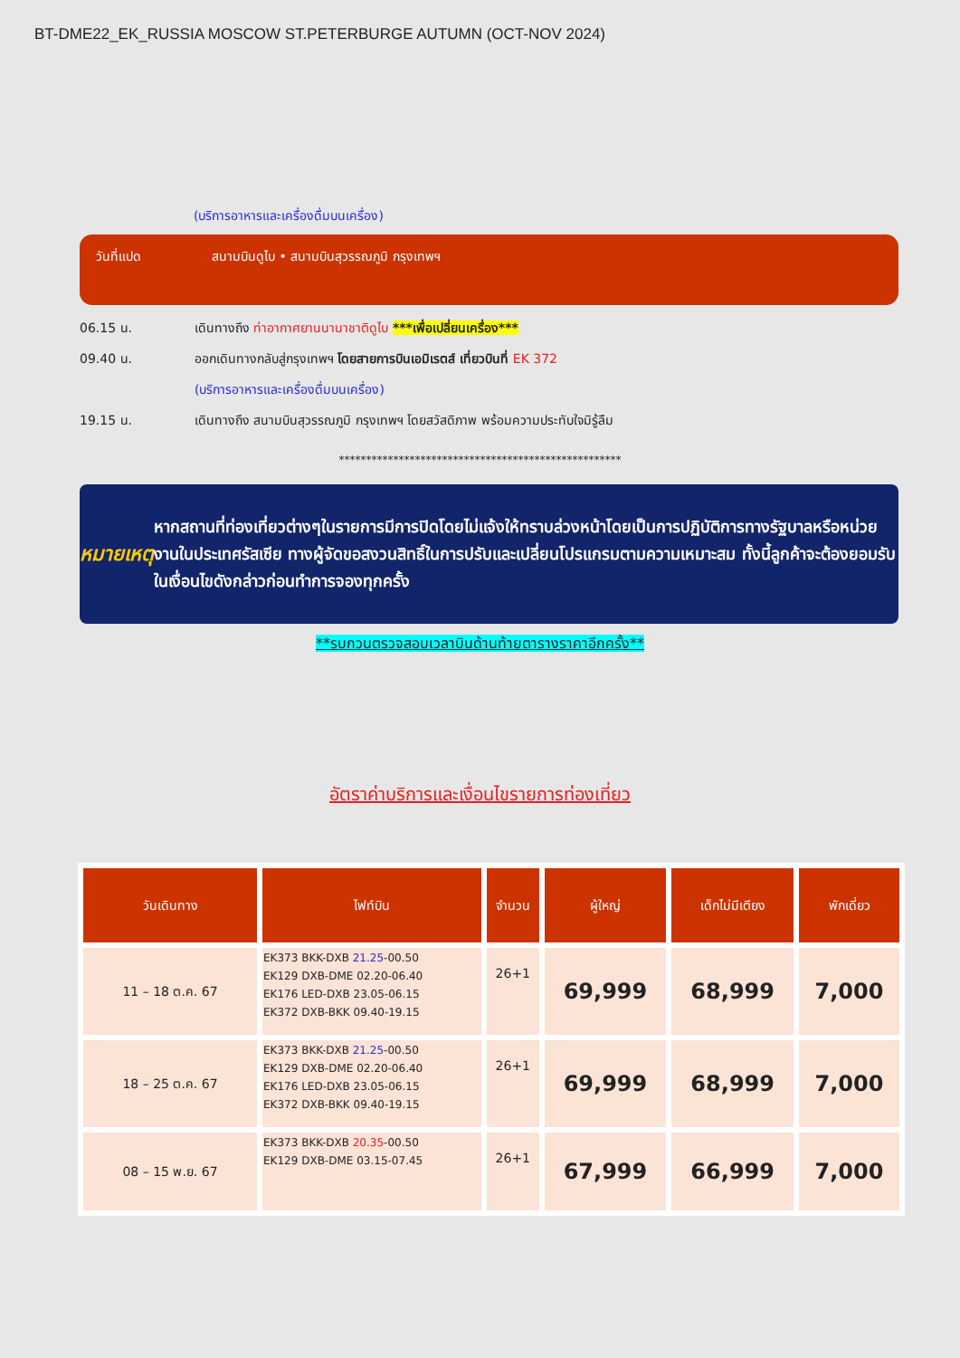BT-DME22_EK_RUSSIA MOSCOW ST.PETERBURGE AUTUMN (OCT-NOV 2024)
(บริการอาหารและเครื่องดื่มบนเครื่อง)
วันที่แปด สนามบินดูไบ • สนามบินสุวรรณภูมิ กรุงเทพฯ
06.15 น.
เดินทางถึง ท่าอากาศยานนานาชาติดูไบ ***เพื่อเปลี่ยนเครื่อง***
09.40 น.
ออกเดินทางกลับสู่กรุงเทพฯ โดยสายการบินเอมิเรตส์ เที่ยวบินที่ EK 372
(บริการอาหารและเครื่องดื่มบนเครื่อง)
19.15 น.
เดินทางถึง สนามบินสุวรรณภูมิ กรุงเทพฯ โดยสวัสดิภาพ พร้อมความประทับใจมิรู้ลืม
****************************************************
หมายเหตุ
หากสถานที่ท่องเที่ยวต่างๆในรายการมีการปิดโดยไม่แจ้งให้ทราบล่วงหน้าโดยเป็นการปฏิบัติการทางรัฐบาลหรือหน่วยงานในประเทศรัสเซีย ทางผู้จัดขอสงวนสิทธิ์ในการปรับและเปลี่ยนโปรแกรมตามความเหมาะสม ทั้งนี้ลูกค้าจะต้องยอมรับในเงื่อนไขดังกล่าวก่อนทำการจองทุกครั้ง
**รบกวนตรวจสอบเวลาบินด้านท้ายตารางราคาอีกครั้ง**
อัตราค่าบริการและเงื่อนไขรายการท่องเที่ยว
| วันเดินทาง | ไฟท์บิน | จำนวน | ผู้ใหญ่ | เด็กไม่มีเตียง | พักเดี่ยว |
| --- | --- | --- | --- | --- | --- |
| 11 – 18 ต.ค. 67 | EK373 BKK-DXB 21.25 -00.50 EK129 DXB-DME 02.20-06.40 EK176 LED-DXB 23.05-06.15 EK372 DXB-BKK 09.40-19.15 | 26+1 | 69,999 | 68,999 | 7,000 |
| 18 – 25 ต.ค. 67 | EK373 BKK-DXB 21.25 -00.50 EK129 DXB-DME 02.20-06.40 EK176 LED-DXB 23.05-06.15 EK372 DXB-BKK 09.40-19.15 | 26+1 | 69,999 | 68,999 | 7,000 |
| 08 – 15 พ.ย. 67 | EK373 BKK-DXB 20.35 -00.50 EK129 DXB-DME 03.15-07.45 | 26+1 | 67,999 | 66,999 | 7,000 |